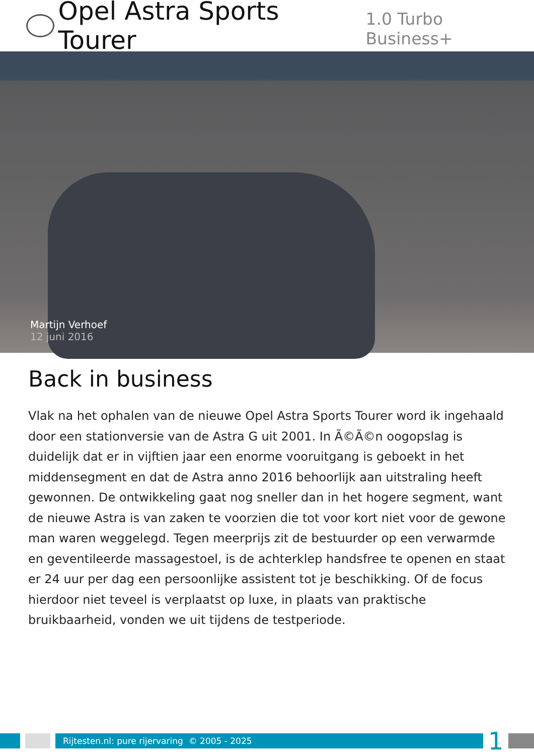Opel Astra Sports Tourer 1.0 Turbo Business+
Martijn Verhoef
12 juni 2016
Back in business
Vlak na het ophalen van de nieuwe Opel Astra Sports Tourer word ik ingehaald door een stationversie van de Astra G uit 2001. In Ã©Ã©n oogopslag is duidelijk dat er in vijftien jaar een enorme vooruitgang is geboekt in het middensegment en dat de Astra anno 2016 behoorlijk aan uitstraling heeft gewonnen. De ontwikkeling gaat nog sneller dan in het hogere segment, want de nieuwe Astra is van zaken te voorzien die tot voor kort niet voor de gewone man waren weggelegd. Tegen meerprijs zit de bestuurder op een verwarmde en geventileerde massagestoel, is de achterklep handsfree te openen en staat er 24 uur per dag een persoonlijke assistent tot je beschikking. Of de focus hierdoor niet teveel is verplaatst op luxe, in plaats van praktische bruikbaarheid, vonden we uit tijdens de testperiode.
Rijtesten.nl: pure rijervaring © 2005 - 2025
1